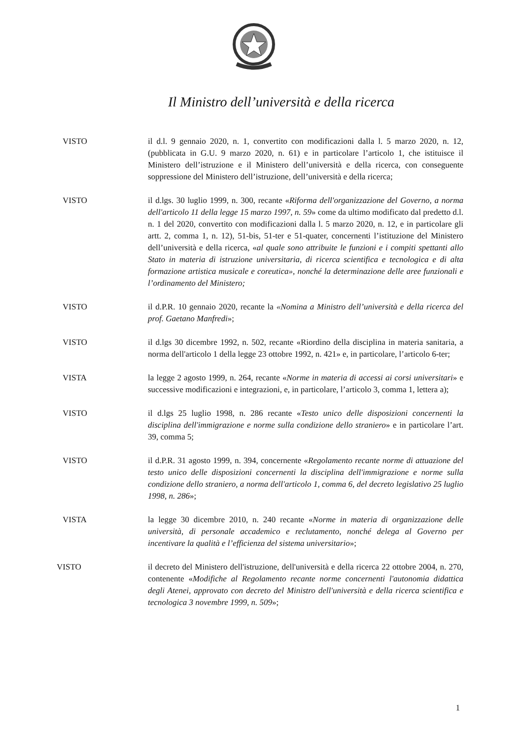Il Ministro dell’università e della ricerca
VISTO il d.l. 9 gennaio 2020, n. 1, convertito con modificazioni dalla l. 5 marzo 2020, n. 12, (pubblicata in G.U. 9 marzo 2020, n. 61) e in particolare l’articolo 1, che istituisce il Ministero dell’istruzione e il Ministero dell’università e della ricerca, con conseguente soppressione del Ministero dell’istruzione, dell’università e della ricerca;
VISTO il d.lgs. 30 luglio 1999, n. 300, recante «Riforma dell'organizzazione del Governo, a norma dell'articolo 11 della legge 15 marzo 1997, n. 59» come da ultimo modificato dal predetto d.l. n. 1 del 2020, convertito con modificazioni dalla l. 5 marzo 2020, n. 12, e in particolare gli artt. 2, comma 1, n. 12), 51-bis, 51-ter e 51-quater, concernenti l’istituzione del Ministero dell’università e della ricerca, «al quale sono attribuite le funzioni e i compiti spettanti allo Stato in materia di istruzione universitaria, di ricerca scientifica e tecnologica e di alta formazione artistica musicale e coreutica», nonché la determinazione delle aree funzionali e l’ordinamento del Ministero;
VISTO il d.P.R. 10 gennaio 2020, recante la «Nomina a Ministro dell’università e della ricerca del prof. Gaetano Manfredi»;
VISTO il d.lgs 30 dicembre 1992, n. 502, recante «Riordino della disciplina in materia sanitaria, a norma dell'articolo 1 della legge 23 ottobre 1992, n. 421» e, in particolare, l’articolo 6-ter;
VISTA la legge 2 agosto 1999, n. 264, recante «Norme in materia di accessi ai corsi universitari» e successive modificazioni e integrazioni, e, in particolare, l’articolo 3, comma 1, lettera a);
VISTO il d.lgs 25 luglio 1998, n. 286 recante «Testo unico delle disposizioni concernenti la disciplina dell'immigrazione e norme sulla condizione dello straniero» e in particolare l’art. 39, comma 5;
VISTO il d.P.R. 31 agosto 1999, n. 394, concernente «Regolamento recante norme di attuazione del testo unico delle disposizioni concernenti la disciplina dell'immigrazione e norme sulla condizione dello straniero, a norma dell'articolo 1, comma 6, del decreto legislativo 25 luglio 1998, n. 286»;
VISTA la legge 30 dicembre 2010, n. 240 recante «Norme in materia di organizzazione delle università, di personale accademico e reclutamento, nonché delega al Governo per incentivare la qualità e l’efficienza del sistema universitario»;
VISTO il decreto del Ministero dell'istruzione, dell'università e della ricerca 22 ottobre 2004, n. 270, contenente «Modifiche al Regolamento recante norme concernenti l'autonomia didattica degli Atenei, approvato con decreto del Ministro dell'università e della ricerca scientifica e tecnologica 3 novembre 1999, n. 509»;
1